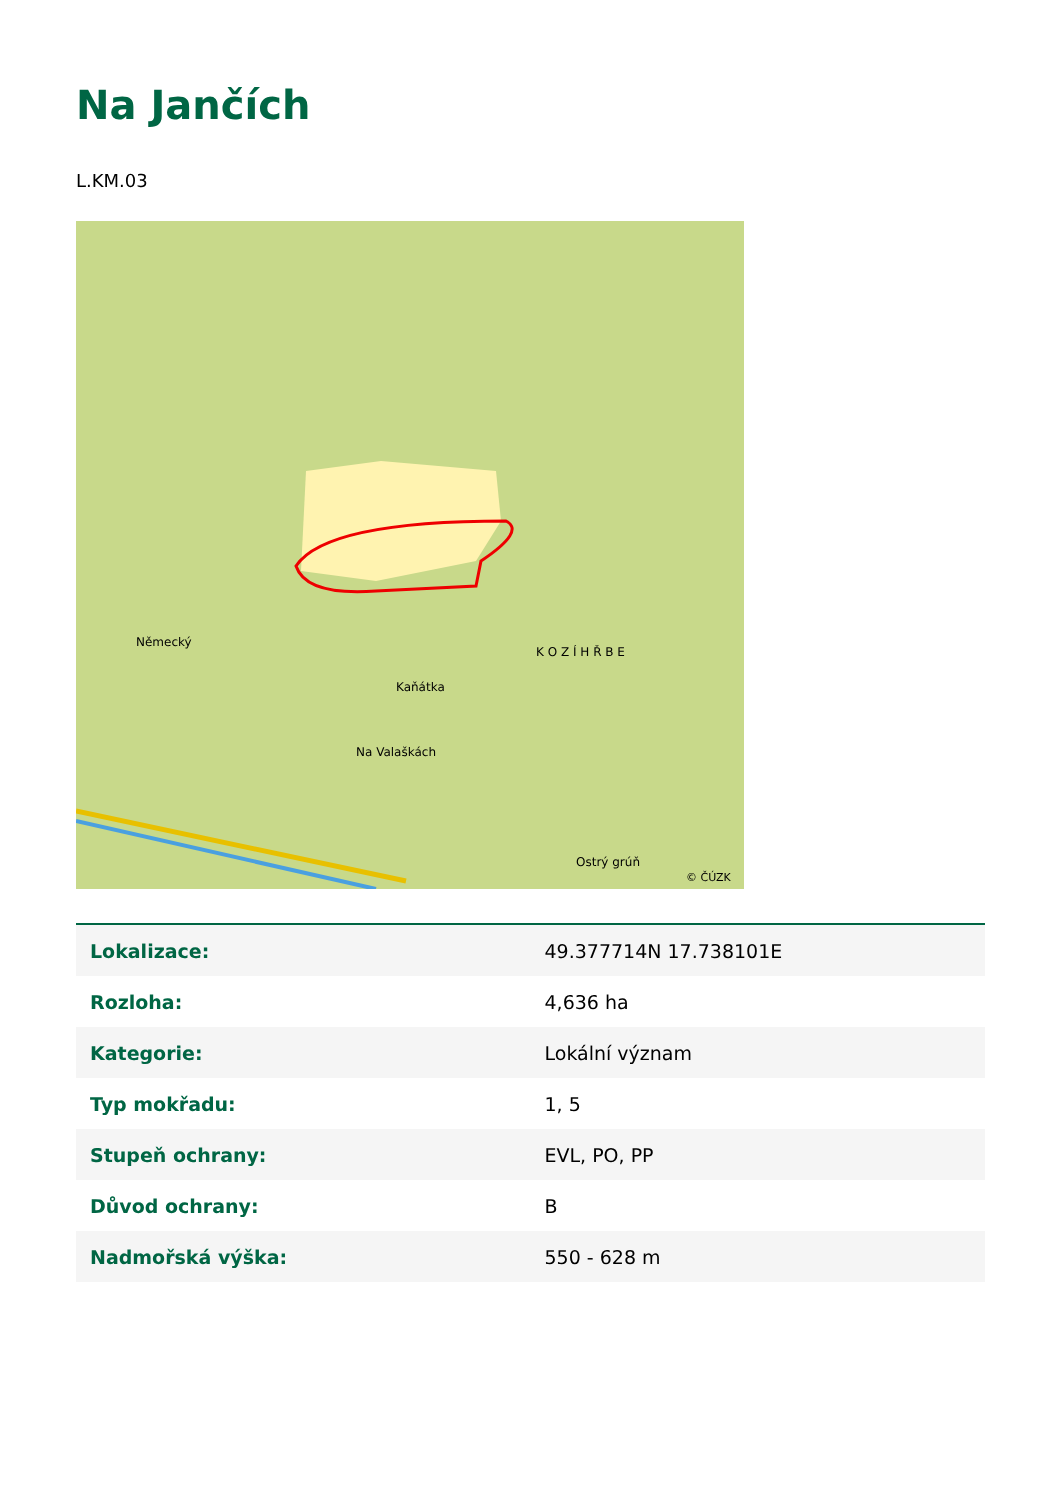Na Jančích
L.KM.03
Německý
Kaňátka
Na Valaškách
K O Z Í H Ř B E
Ostrý grúň
© ČÚZK
| Lokalizace: | 49.377714N 17.738101E |
| Rozloha: | 4,636 ha |
| Kategorie: | Lokální význam |
| Typ mokřadu: | 1, 5 |
| Stupeň ochrany: | EVL, PO, PP |
| Důvod ochrany: | B |
| Nadmořská výška: | 550 - 628 m |